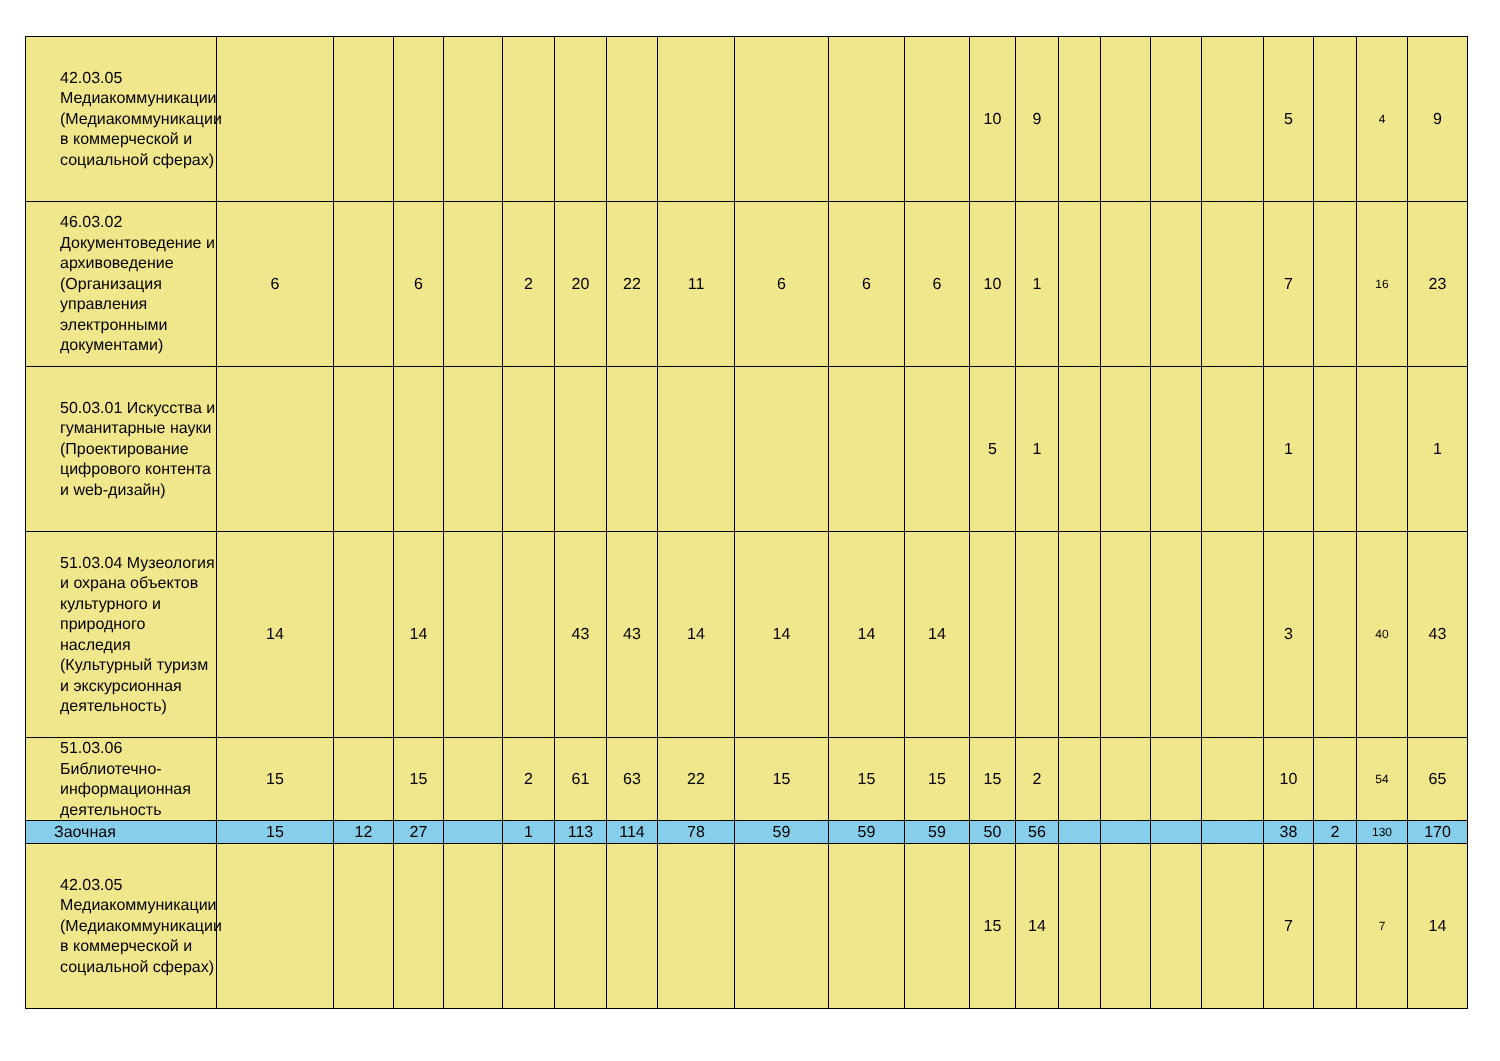| 42.03.05 Медиакоммуникации (Медиакоммуникации в коммерческой и социальной сферах) | | | | | | | | | | | | 10 | 9 | | | | | 5 | | 4 | 9 |
| 46.03.02 Документоведение и архивоведение (Организация управления электронными документами) | 6 | | 6 | | 2 | 20 | 22 | 11 | 6 | 6 | 6 | 10 | 1 | | | | | 7 | | 16 | 23 |
| 50.03.01 Искусства и гуманитарные науки (Проектирование цифрового контента и web-дизайн) | | | | | | | | | | | | 5 | 1 | | | | | 1 | | | 1 |
| 51.03.04 Музеология и охрана объектов культурного и природного наследия (Культурный туризм и экскурсионная деятельность) | 14 | | 14 | | | 43 | 43 | 14 | 14 | 14 | 14 | | | | | | | 3 | | 40 | 43 |
| 51.03.06 Библиотечно-информационная деятельность | 15 | | 15 | | 2 | 61 | 63 | 22 | 15 | 15 | 15 | 15 | 2 | | | | | 10 | | 54 | 65 |
| Заочная | 15 | 12 | 27 | | 1 | 113 | 114 | 78 | 59 | 59 | 59 | 50 | 56 | | | | | 38 | 2 | 130 | 170 |
| 42.03.05 Медиакоммуникации (Медиакоммуникации в коммерческой и социальной сферах) | | | | | | | | | | | | 15 | 14 | | | | | 7 | | 7 | 14 |